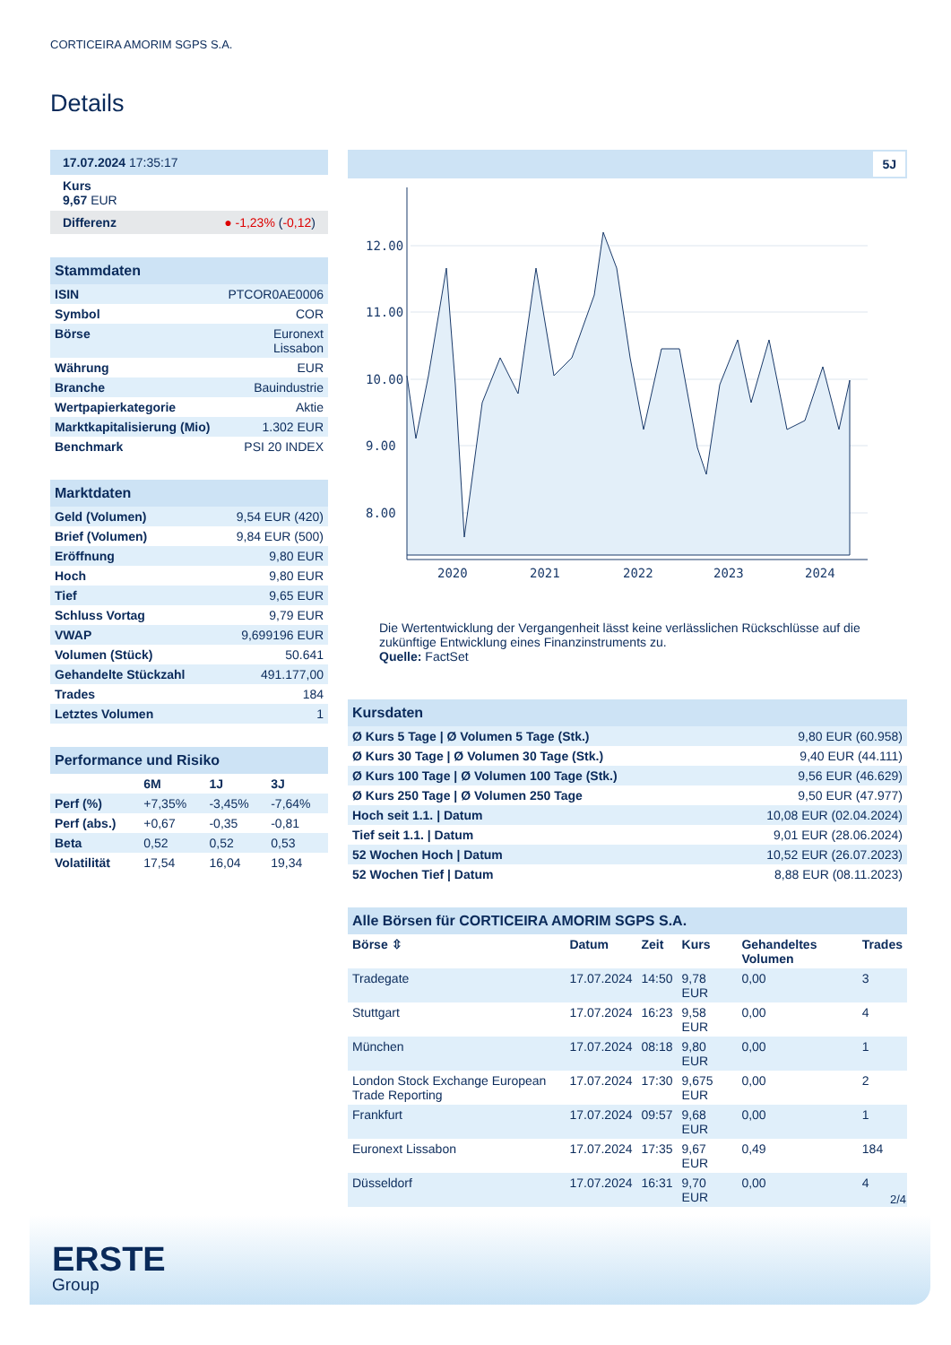CORTICEIRA AMORIM SGPS S.A.
Details
17.07.2024 17:35:17
Kurs
9,67 EUR
Differenz ● -1,23% (-0,12)
Stammdaten
| ISIN | PTCOR0AE0006 |
| Symbol | COR |
| Börse | Euronext Lissabon |
| Währung | EUR |
| Branche | Bauindustrie |
| Wertpapierkategorie | Aktie |
| Marktkapitalisierung (Mio) | 1.302 EUR |
| Benchmark | PSI 20 INDEX |
Marktdaten
| Geld (Volumen) | 9,54 EUR (420) |
| Brief (Volumen) | 9,84 EUR (500) |
| Eröffnung | 9,80 EUR |
| Hoch | 9,80 EUR |
| Tief | 9,65 EUR |
| Schluss Vortag | 9,79 EUR |
| VWAP | 9,699196 EUR |
| Volumen (Stück) | 50.641 |
| Gehandelte Stückzahl | 491.177,00 |
| Trades | 184 |
| Letztes Volumen | 1 |
Performance und Risiko
| | 6M | 1J | 3J |
| --- | --- | --- | --- |
| Perf (%) | +7,35% | -3,45% | -7,64% |
| Perf (abs.) | +0,67 | -0,35 | -0,81 |
| Beta | 0,52 | 0,52 | 0,53 |
| Volatilität | 17,54 | 16,04 | 19,34 |
5J
12.00
11.00
10.00
9.00
8.00
2020
2021
2022
2023
2024
Die Wertentwicklung der Vergangenheit lässt keine verlässlichen Rückschlüsse auf die zukünftige Entwicklung eines Finanzinstruments zu.
Quelle: FactSet
Kursdaten
| Ø Kurs 5 Tage / Ø Volumen 5 Tage (Stk.) | 9,80 EUR (60.958) |
| Ø Kurs 30 Tage / Ø Volumen 30 Tage (Stk.) | 9,40 EUR (44.111) |
| Ø Kurs 100 Tage / Ø Volumen 100 Tage (Stk.) | 9,56 EUR (46.629) |
| Ø Kurs 250 Tage / Ø Volumen 250 Tage | 9,50 EUR (47.977) |
| Hoch seit 1.1. / Datum | 10,08 EUR (02.04.2024) |
| Tief seit 1.1. / Datum | 9,01 EUR (28.06.2024) |
| 52 Wochen Hoch / Datum | 10,52 EUR (26.07.2023) |
| 52 Wochen Tief / Datum | 8,88 EUR (08.11.2023) |
Alle Börsen für CORTICEIRA AMORIM SGPS S.A.
| Börse ⇳ | Datum | Zeit | Kurs | Gehandeltes Volumen | Trades |
| --- | --- | --- | --- | --- | --- |
| Tradegate | 17.07.2024 | 14:50 | 9,78 EUR | 0,00 | 3 |
| Stuttgart | 17.07.2024 | 16:23 | 9,58 EUR | 0,00 | 4 |
| München | 17.07.2024 | 08:18 | 9,80 EUR | 0,00 | 1 |
| London Stock Exchange European Trade Reporting | 17.07.2024 | 17:30 | 9,675 EUR | 0,00 | 2 |
| Frankfurt | 17.07.2024 | 09:57 | 9,68 EUR | 0,00 | 1 |
| Euronext Lissabon | 17.07.2024 | 17:35 | 9,67 EUR | 0,49 | 184 |
| Düsseldorf | 17.07.2024 | 16:31 | 9,70 EUR | 0,00 | 4 |
2/4
ERSTE
Group